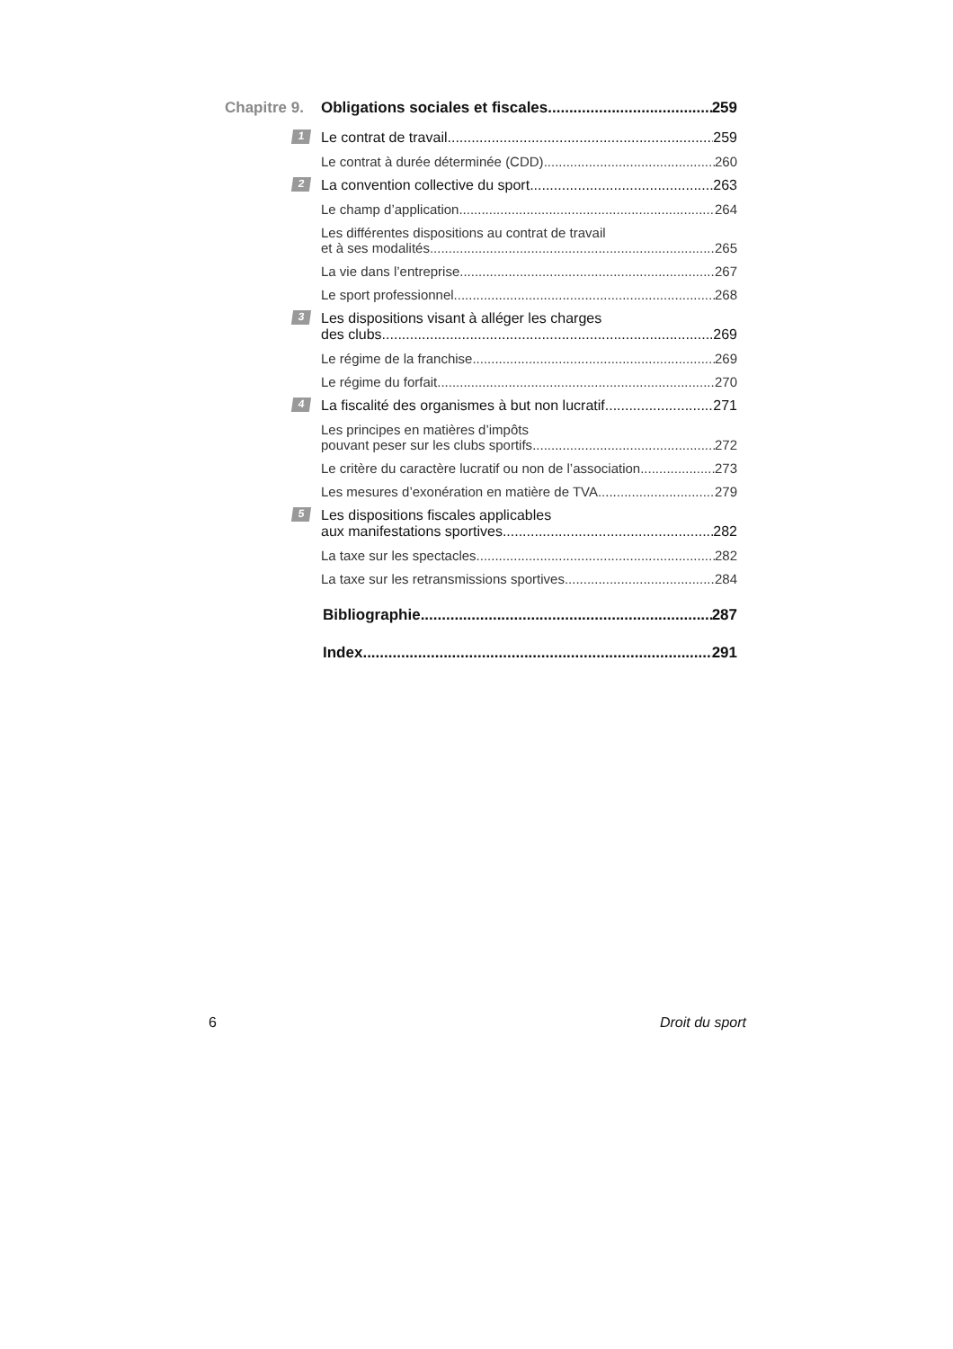Chapitre 9. Obligations sociales et fiscales 259
1
Le contrat de travail 259
Le contrat à durée déterminée (CDD) 260
2
La convention collective du sport 263
Le champ d’application 264
Les différentes dispositions au contrat de travail
et à ses modalités 265
La vie dans l’entreprise 267
Le sport professionnel 268
3 Les dispositions visant à alléger les charges
des clubs 269
Le régime de la franchise 269
Le régime du forfait 270
4
La fiscalité des organismes à but non lucratif 271
Les principes en matières d’impôts
pouvant peser sur les clubs sportifs 272
Le critère du caractère lucratif ou non de l’association 273
Les mesures d’exonération en matière de TVA 279
5 Les dispositions fiscales applicables
aux manifestations sportives 282
La taxe sur les spectacles 282
La taxe sur les retransmissions sportives 284
Bibliographie 287
Index 291
6 Droit du sport